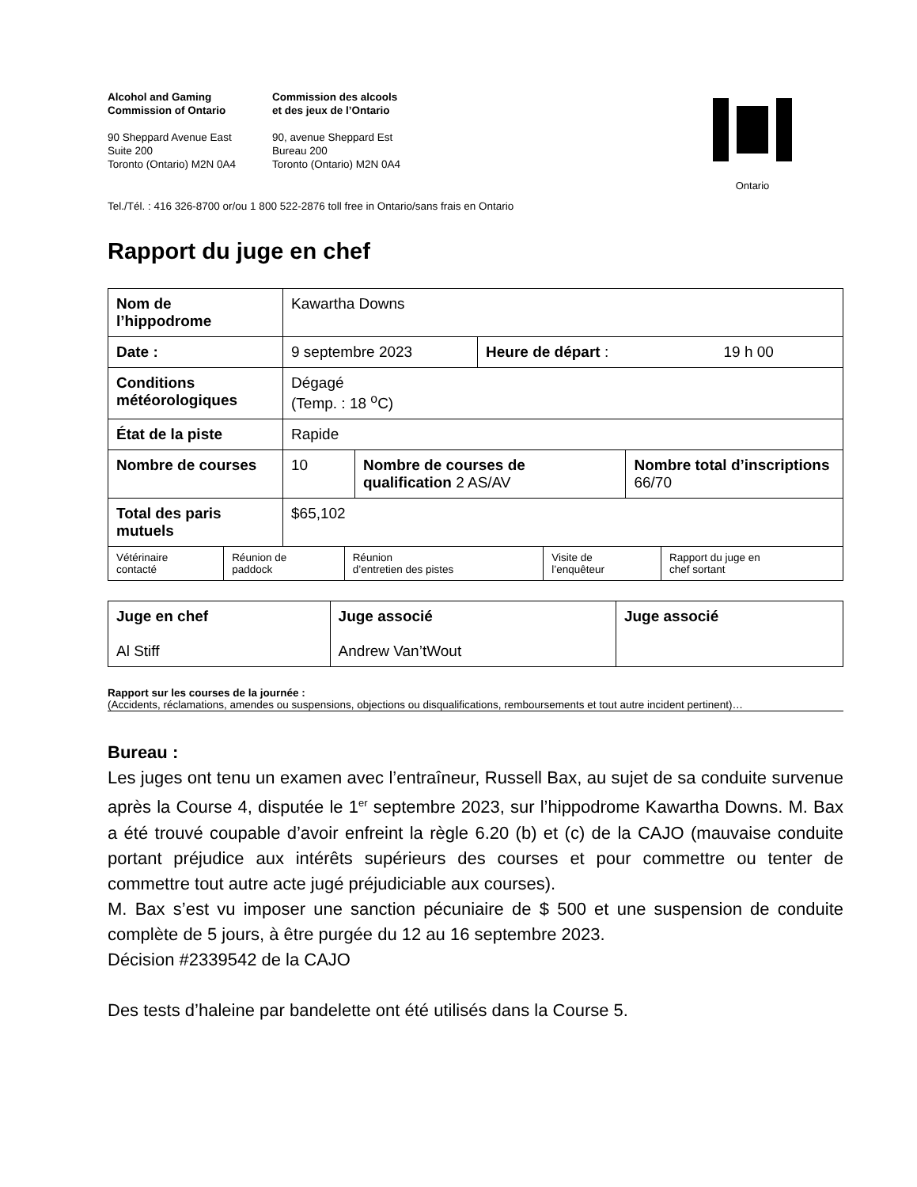Alcohol and Gaming
Commission of Ontario
Commission des alcools
et des jeux de l’Ontario
90 Sheppard Avenue East
Suite 200
Toronto (Ontario) M2N 0A4
90, avenue Sheppard Est
Bureau 200
Toronto (Ontario) M2N 0A4
Ontario
Tel./Tél. : 416 326-8700 or/ou 1 800 522-2876 toll free in Ontario/sans frais en Ontario
Rapport du juge en chef
| Nom de l’hippodrome | Kawartha Downs | |
| Date : | 9 septembre 2023 | Heure de départ : 19 h 00 |
| Conditions météorologiques | Dégagé (Temp. : 18 <sup>o</sup>C) | |
| État de la piste | Rapide | |
| Nombre de courses | 10 | Nombre de courses de qualification 2 AS/AV | Nombre total d’inscriptions 66/70 |
| Total des paris mutuels | $65,102 | | |
| Vétérinaire contacté | Réunion de paddock | Réunion d’entretien des pistes | Visite de l’enquêteur | Rapport du juge en chef sortant |
| Juge en chef Al Stiff | Juge associé Andrew Van’tWout | Juge associé |
Rapport sur les courses de la journée :
(Accidents, réclamations, amendes ou suspensions, objections ou disqualifications, remboursements et tout autre incident pertinent)…
Bureau :
Les juges ont tenu un examen avec l’entraîneur, Russell Bax, au sujet de sa conduite survenue après la Course 4, disputée le 1<sup>er</sup> septembre 2023, sur l’hippodrome Kawartha Downs. M. Bax a été trouvé coupable d’avoir enfreint la règle 6.20 (b) et (c) de la CAJO (mauvaise conduite portant préjudice aux intérêts supérieurs des courses et pour commettre ou tenter de commettre tout autre acte jugé préjudiciable aux courses).
M. Bax s’est vu imposer une sanction pécuniaire de $ 500 et une suspension de conduite complète de 5 jours, à être purgée du 12 au 16 septembre 2023.
Décision #2339542 de la CAJO
Des tests d’haleine par bandelette ont été utilisés dans la Course 5.